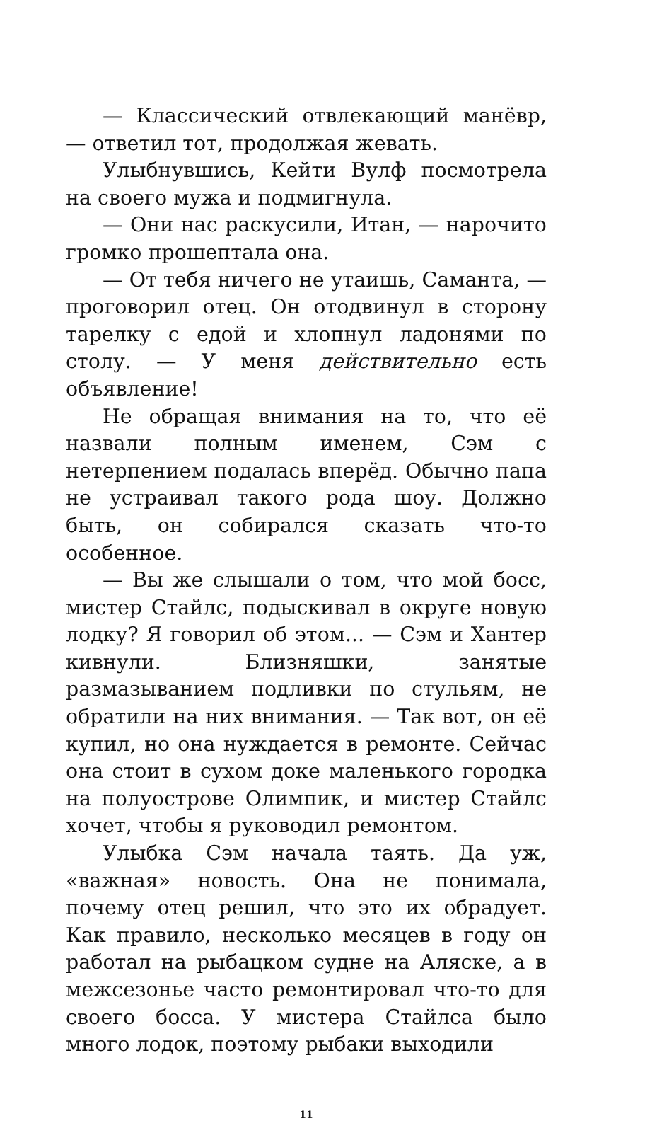— Классический отвлекающий манёвр, — ответил тот, продолжая жевать.
Улыбнувшись, Кейти Вулф посмотрела на своего мужа и подмигнула.
— Они нас раскусили, Итан, — нарочито громко прошептала она.
— От тебя ничего не утаишь, Саманта, — проговорил отец. Он отодвинул в сторону тарелку с едой и хлопнул ладонями по столу. — У меня действительно есть объявление!
Не обращая внимания на то, что её назвали полным именем, Сэм с нетерпением подалась вперёд. Обычно папа не устраивал такого рода шоу. Должно быть, он собирался сказать что-то особенное.
— Вы же слышали о том, что мой босс, мистер Стайлс, подыскивал в округе новую лодку? Я говорил об этом... — Сэм и Хантер кивнули. Близняшки, занятые размазыванием подливки по стульям, не обратили на них внимания. — Так вот, он её купил, но она нуждается в ремонте. Сейчас она стоит в сухом доке маленького городка на полуострове Олимпик, и мистер Стайлс хочет, чтобы я руководил ремонтом.
Улыбка Сэм начала таять. Да уж, «важная» новость. Она не понимала, почему отец решил, что это их обрадует. Как правило, несколько месяцев в году он работал на рыбацком судне на Аляске, а в межсезонье часто ремонтировал что-то для своего босса. У мистера Стайлса было много лодок, поэтому рыбаки выходили
11